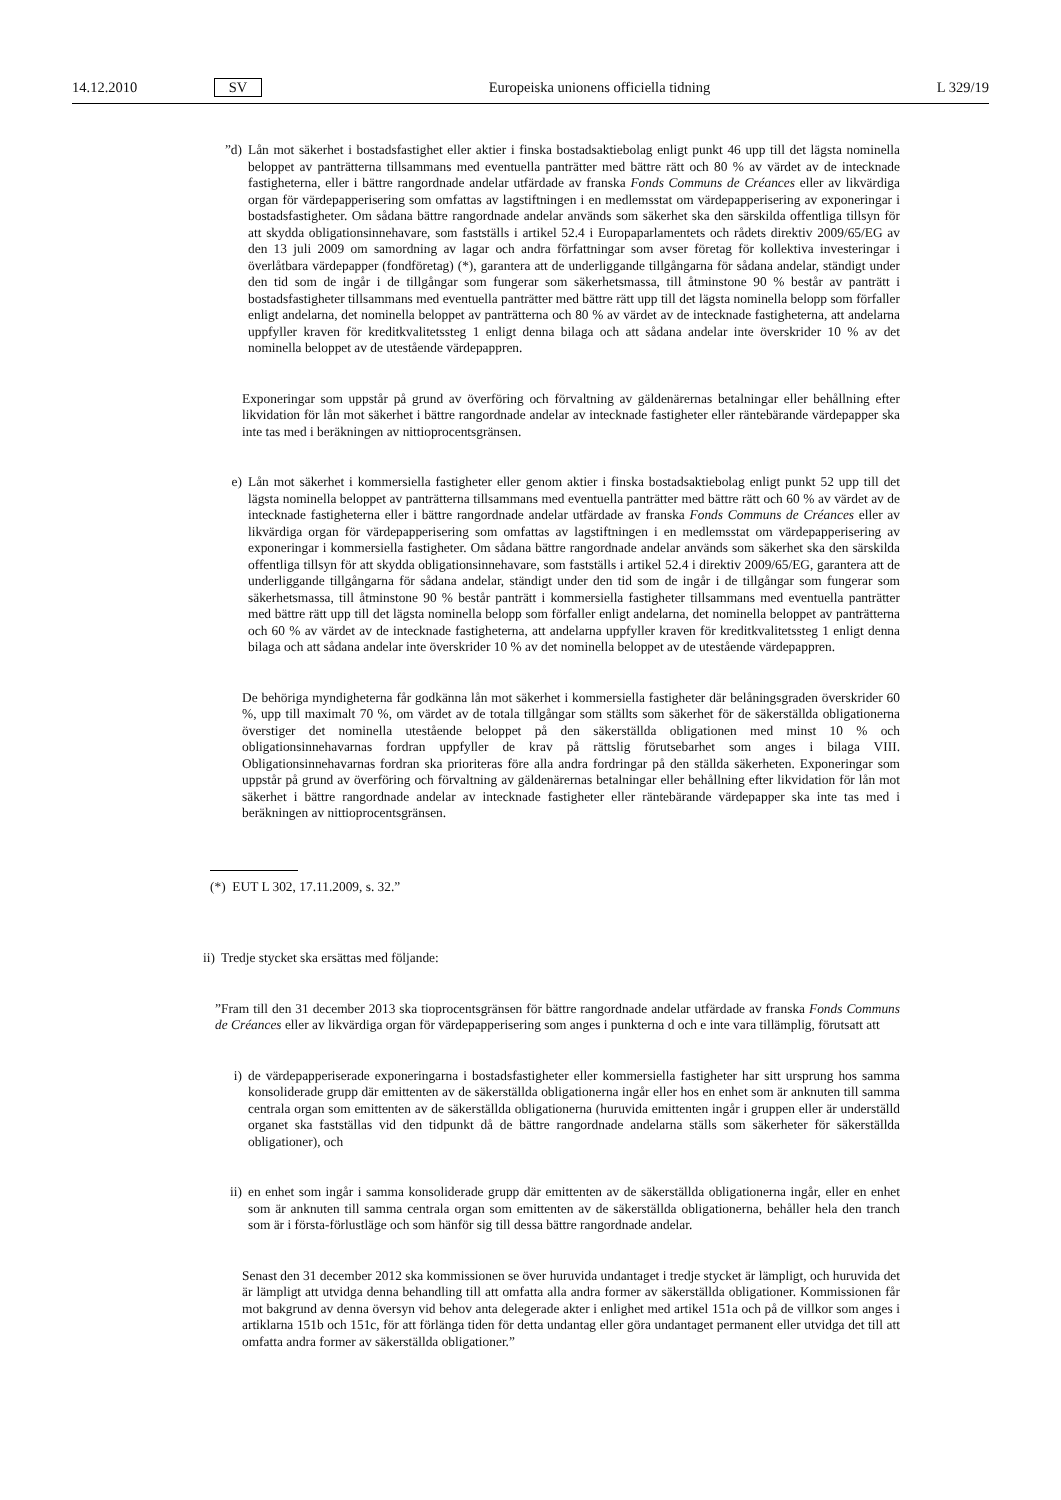14.12.2010 SV Europeiska unionens officiella tidning L 329/19
”d) Lån mot säkerhet i bostadsfastighet eller aktier i finska bostadsaktiebolag enligt punkt 46 upp till det lägsta nominella beloppet av panträtterna tillsammans med eventuella panträtter med bättre rätt och 80 % av värdet av de intecknade fastigheterna, eller i bättre rangordnade andelar utfärdade av franska Fonds Communs de Créances eller av likvärdiga organ för värdepapperisering som omfattas av lagstiftningen i en medlemsstat om värdepapperisering av exponeringar i bostadsfastigheter. Om sådana bättre rangordnade andelar används som säkerhet ska den särskilda offentliga tillsyn för att skydda obligationsinnehavare, som fastställs i artikel 52.4 i Europaparlamentets och rådets direktiv 2009/65/EG av den 13 juli 2009 om samordning av lagar och andra författningar som avser företag för kollektiva investeringar i överlåtbara värdepapper (fondföretag) (*), garantera att de underliggande tillgångarna för sådana andelar, ständigt under den tid som de ingår i de tillgångar som fungerar som säkerhetsmassa, till åtminstone 90 % består av panträtt i bostadsfastigheter tillsammans med eventuella panträtter med bättre rätt upp till det lägsta nominella belopp som förfaller enligt andelarna, det nominella beloppet av panträtterna och 80 % av värdet av de intecknade fastigheterna, att andelarna uppfyller kraven för kreditkvalitetssteg 1 enligt denna bilaga och att sådana andelar inte överskrider 10 % av det nominella beloppet av de utestående värdepappren.
Exponeringar som uppstår på grund av överföring och förvaltning av gäldenärernas betalningar eller behållning efter likvidation för lån mot säkerhet i bättre rangordnade andelar av intecknade fastigheter eller räntebärande värdepapper ska inte tas med i beräkningen av nittioprocentsgränsen.
e) Lån mot säkerhet i kommersiella fastigheter eller genom aktier i finska bostadsaktiebolag enligt punkt 52 upp till det lägsta nominella beloppet av panträtterna tillsammans med eventuella panträtter med bättre rätt och 60 % av värdet av de intecknade fastigheterna eller i bättre rangordnade andelar utfärdade av franska Fonds Communs de Créances eller av likvärdiga organ för värdepapperisering som omfattas av lagstiftningen i en medlemsstat om värdepapperisering av exponeringar i kommersiella fastigheter. Om sådana bättre rangordnade andelar används som säkerhet ska den särskilda offentliga tillsyn för att skydda obligationsinnehavare, som fastställs i artikel 52.4 i direktiv 2009/65/EG, garantera att de underliggande tillgångarna för sådana andelar, ständigt under den tid som de ingår i de tillgångar som fungerar som säkerhetsmassa, till åtminstone 90 % består panträtt i kommersiella fastigheter tillsammans med eventuella panträtter med bättre rätt upp till det lägsta nominella belopp som förfaller enligt andelarna, det nominella beloppet av panträtterna och 60 % av värdet av de intecknade fastigheterna, att andelarna uppfyller kraven för kreditkvalitetssteg 1 enligt denna bilaga och att sådana andelar inte överskrider 10 % av det nominella beloppet av de utestående värdepappren.
De behöriga myndigheterna får godkänna lån mot säkerhet i kommersiella fastigheter där belåningsgraden överskrider 60 %, upp till maximalt 70 %, om värdet av de totala tillgångar som ställts som säkerhet för de säkerställda obligationerna överstiger det nominella utestående beloppet på den säkerställda obligationen med minst 10 % och obligationsinnehavarnas fordran uppfyller de krav på rättslig förutsebarhet som anges i bilaga VIII. Obligationsinnehavarnas fordran ska prioriteras före alla andra fordringar på den ställda säkerheten. Exponeringar som uppstår på grund av överföring och förvaltning av gäldenärernas betalningar eller behållning efter likvidation för lån mot säkerhet i bättre rangordnade andelar av intecknade fastigheter eller räntebärande värdepapper ska inte tas med i beräkningen av nittioprocentsgränsen.
(*) EUT L 302, 17.11.2009, s. 32.”
ii) Tredje stycket ska ersättas med följande:
”Fram till den 31 december 2013 ska tioprocentsgränsen för bättre rangordnade andelar utfärdade av franska Fonds Communs de Créances eller av likvärdiga organ för värdepapperisering som anges i punkterna d och e inte vara tillämplig, förutsatt att
i) de värdepapperiserade exponeringarna i bostadsfastigheter eller kommersiella fastigheter har sitt ursprung hos samma konsoliderade grupp där emittenten av de säkerställda obligationerna ingår eller hos en enhet som är anknuten till samma centrala organ som emittenten av de säkerställda obligationerna (huruvida emittenten ingår i gruppen eller är underställd organet ska fastställas vid den tidpunkt då de bättre rangordnade andelarna ställs som säkerheter för säkerställda obligationer), och
ii) en enhet som ingår i samma konsoliderade grupp där emittenten av de säkerställda obligationerna ingår, eller en enhet som är anknuten till samma centrala organ som emittenten av de säkerställda obligationerna, behåller hela den tranch som är i första-förlustläge och som hänför sig till dessa bättre rangordnade andelar.
Senast den 31 december 2012 ska kommissionen se över huruvida undantaget i tredje stycket är lämpligt, och huruvida det är lämpligt att utvidga denna behandling till att omfatta alla andra former av säkerställda obligationer. Kommissionen får mot bakgrund av denna översyn vid behov anta delegerade akter i enlighet med artikel 151a och på de villkor som anges i artiklarna 151b och 151c, för att förlänga tiden för detta undantag eller göra undantaget permanent eller utvidga det till att omfatta andra former av säkerställda obligationer.”